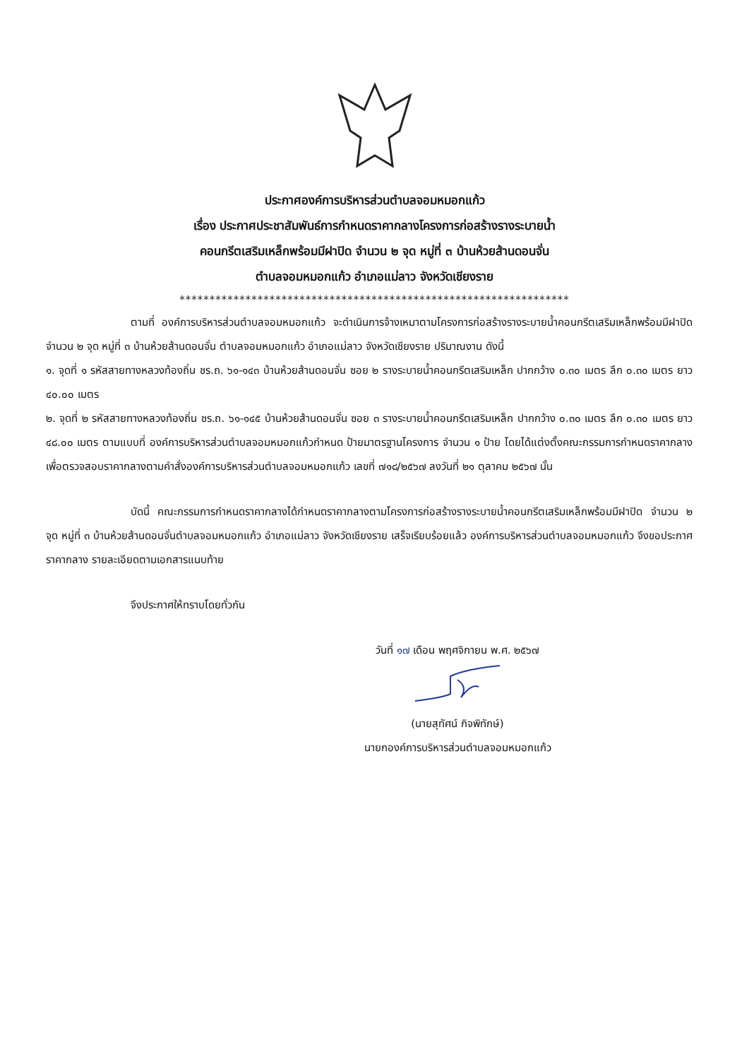ประกาศองค์การบริหารส่วนตำบลจอมหมอกแก้ว
เรื่อง ประกาศประชาสัมพันธ์การกำหนดราคากลางโครงการก่อสร้างรางระบายน้ำ
คอนกรีตเสริมเหล็กพร้อมมีฝาปิด จำนวน ๒ จุด หมู่ที่ ๓ บ้านห้วยส้านดอนจั่น
ตำบลจอมหมอกแก้ว อำเภอแม่ลาว จังหวัดเชียงราย
*****************************************************************
ตามที่ องค์การบริหารส่วนตำบลจอมหมอกแก้ว จะดำเนินการจ้างเหมาตามโครงการก่อสร้างรางระบายน้ำคอนกรีตเสริมเหล็กพร้อมมีฝาปิด จำนวน ๒ จุด หมู่ที่ ๓ บ้านห้วยส้านดอนจั่น ตำบลจอมหมอกแก้ว อำเภอแม่ลาว จังหวัดเชียงราย ปริมาณงาน ดังนี้
๑. จุดที่ ๑ รหัสสายทางหลวงท้องถิ่น ชร.ถ. ๖๑-๑๔๓ บ้านห้วยส้านดอนจั่น ซอย ๒ รางระบายน้ำคอนกรีตเสริมเหล็ก ปากกว้าง ๐.๓๐ เมตร ลึก ๐.๓๐ เมตร ยาว ๔๐.๐๐ เมตร
๒. จุดที่ ๒ รหัสสายทางหลวงท้องถิ่น ชร.ถ. ๖๑-๑๔๕ บ้านห้วยส้านดอนจั่น ซอย ๓ รางระบายน้ำคอนกรีตเสริมเหล็ก ปากกว้าง ๐.๓๐ เมตร ลึก ๐.๓๐ เมตร ยาว ๔๘.๐๐ เมตร ตามแบบที่ องค์การบริหารส่วนตำบลจอมหมอกแก้วกำหนด ป้ายมาตรฐานโครงการ จำนวน ๑ ป้าย โดยได้แต่งตั้งคณะกรรมการกำหนดราคากลางเพื่อตรวจสอบราคากลางตามคำสั่งองค์การบริหารส่วนตำบลจอมหมอกแก้ว เลขที่ ๗๑๘/๒๕๖๗ ลงวันที่ ๒๑ ตุลาคม ๒๕๖๗ นั้น
บัดนี้ คณะกรรมการกำหนดราคากลางได้กำหนดราคากลางตามโครงการก่อสร้างรางระบายน้ำคอนกรีตเสริมเหล็กพร้อมมีฝาปิด จำนวน ๒ จุด หมู่ที่ ๓ บ้านห้วยส้านดอนจั่นตำบลจอมหมอกแก้ว อำเภอแม่ลาว จังหวัดเชียงราย เสร็จเรียบร้อยแล้ว องค์การบริหารส่วนตำบลจอมหมอกแก้ว จึงขอประกาศราคากลาง รายละเอียดตามเอกสารแนบท้าย
จึงประกาศให้ทราบโดยทั่วกัน
วันที่ ๑๗ เดือน พฤศจิกายน พ.ศ. ๒๕๖๗
(นายสุทัศน์ กิจพิทักษ์)
นายกองค์การบริหารส่วนตำบลจอมหมอกแก้ว